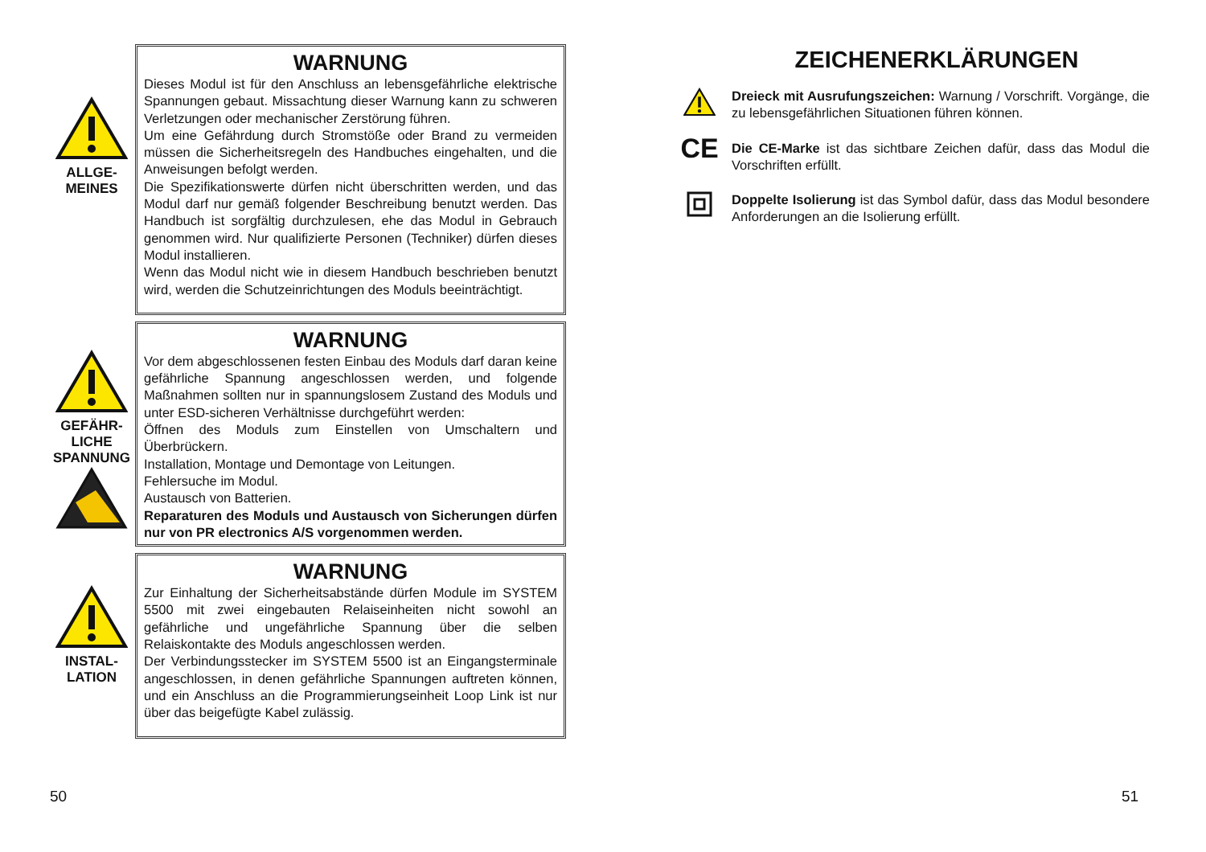ALLGE-
MEINES
WARNUNG
Dieses Modul ist für den Anschluss an lebensgefährliche elektrische Spannungen gebaut. Missachtung dieser Warnung kann zu schweren Verletzungen oder mechanischer Zerstörung führen.
Um eine Gefährdung durch Stromstöße oder Brand zu vermeiden müssen die Sicherheitsregeln des Handbuches eingehalten, und die Anweisungen befolgt werden.
Die Spezifikationswerte dürfen nicht überschritten werden, und das Modul darf nur gemäß folgender Beschreibung benutzt werden. Das Handbuch ist sorgfältig durchzulesen, ehe das Modul in Gebrauch genommen wird. Nur qualifizierte Personen (Techniker) dürfen dieses Modul installieren.
Wenn das Modul nicht wie in diesem Handbuch beschrieben benutzt wird, werden die Schutzeinrichtungen des Moduls beeinträchtigt.
GEFÄHR-
LICHE
SPANNUNG
WARNUNG
Vor dem abgeschlossenen festen Einbau des Moduls darf daran keine gefährliche Spannung angeschlossen werden, und folgende Maßnahmen sollten nur in spannungslosem Zustand des Moduls und unter ESD-sicheren Verhältnisse durchgeführt werden:
Öffnen des Moduls zum Einstellen von Umschaltern und Überbrückern.
Installation, Montage und Demontage von Leitungen.
Fehlersuche im Modul.
Austausch von Batterien.
Reparaturen des Moduls und Austausch von Sicherungen dürfen nur von PR electronics A/S vorgenommen werden.
INSTAL-
LATION
WARNUNG
Zur Einhaltung der Sicherheitsabstände dürfen Module im SYSTEM 5500 mit zwei eingebauten Relaiseinheiten nicht sowohl an gefährliche und ungefährliche Spannung über die selben Relaiskontakte des Moduls angeschlossen werden.
Der Verbindungsstecker im SYSTEM 5500 ist an Eingangsterminale angeschlossen, in denen gefährliche Spannungen auftreten können, und ein Anschluss an die Programmierungseinheit Loop Link ist nur über das beigefügte Kabel zulässig.
50
ZEICHENERKLÄRUNGEN
Dreieck mit Ausrufungszeichen: Warnung / Vorschrift. Vorgänge, die zu lebensgefährlichen Situationen führen können.
CE
Die CE-Marke ist das sichtbare Zeichen dafür, dass das Modul die Vorschriften erfüllt.
Doppelte Isolierung ist das Symbol dafür, dass das Modul besondere Anforderungen an die Isolierung erfüllt.
51